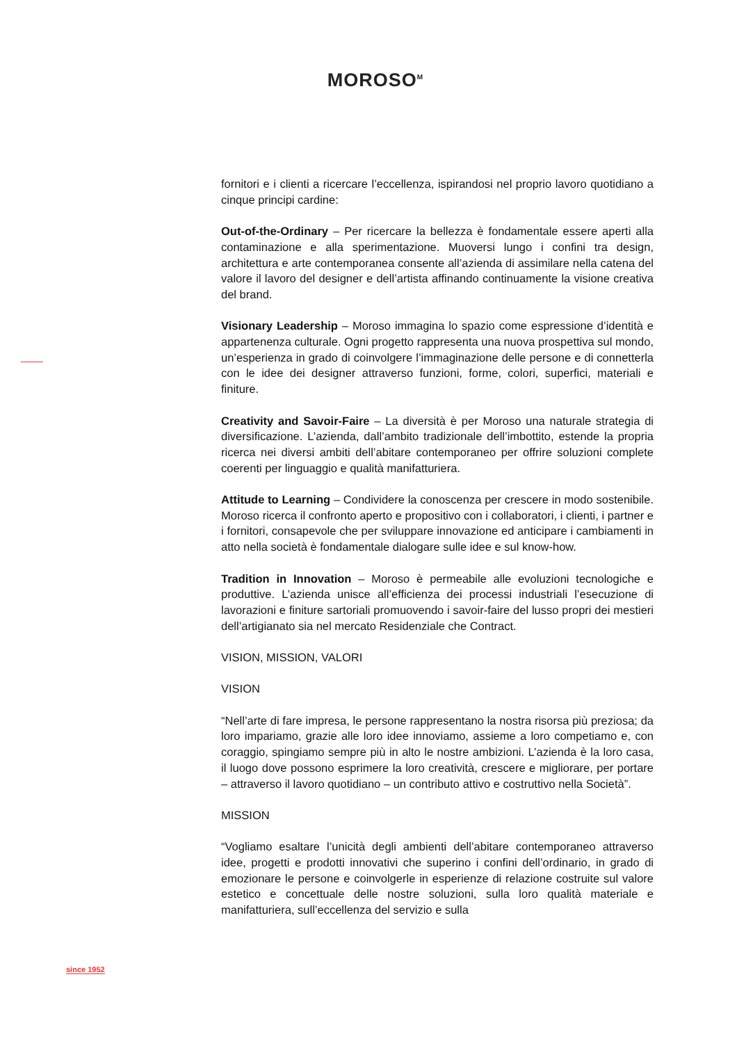MOROSO<sup>M</sup>
fornitori e i clienti a ricercare l’eccellenza, ispirandosi nel proprio lavoro quotidiano a cinque principi cardine:
Out-of-the-Ordinary – Per ricercare la bellezza è fondamentale essere aperti alla contaminazione e alla sperimentazione. Muoversi lungo i confini tra design, architettura e arte contemporanea consente all’azienda di assimilare nella catena del valore il lavoro del designer e dell’artista affinando continuamente la visione creativa del brand.
Visionary Leadership – Moroso immagina lo spazio come espressione d’identità e appartenenza culturale. Ogni progetto rappresenta una nuova prospettiva sul mondo, un’esperienza in grado di coinvolgere l’immaginazione delle persone e di connetterla con le idee dei designer attraverso funzioni, forme, colori, superfici, materiali e finiture.
Creativity and Savoir-Faire – La diversità è per Moroso una naturale strategia di diversificazione. L’azienda, dall’ambito tradizionale dell’imbottito, estende la propria ricerca nei diversi ambiti dell’abitare contemporaneo per offrire soluzioni complete coerenti per linguaggio e qualità manifatturiera.
Attitude to Learning – Condividere la conoscenza per crescere in modo sostenibile. Moroso ricerca il confronto aperto e propositivo con i collaboratori, i clienti, i partner e i fornitori, consapevole che per sviluppare innovazione ed anticipare i cambiamenti in atto nella società è fondamentale dialogare sulle idee e sul know-how.
Tradition in Innovation – Moroso è permeabile alle evoluzioni tecnologiche e produttive. L’azienda unisce all’efficienza dei processi industriali l’esecuzione di lavorazioni e finiture sartoriali promuovendo i savoir-faire del lusso propri dei mestieri dell’artigianato sia nel mercato Residenziale che Contract.
VISION, MISSION, VALORI
VISION
“Nell’arte di fare impresa, le persone rappresentano la nostra risorsa più preziosa; da loro impariamo, grazie alle loro idee innoviamo, assieme a loro competiamo e, con coraggio, spingiamo sempre più in alto le nostre ambizioni. L’azienda è la loro casa, il luogo dove possono esprimere la loro creatività, crescere e migliorare, per portare – attraverso il lavoro quotidiano – un contributo attivo e costruttivo nella Società”.
MISSION
“Vogliamo esaltare l’unicità degli ambienti dell’abitare contemporaneo attraverso idee, progetti e prodotti innovativi che superino i confini dell’ordinario, in grado di emozionare le persone e coinvolgerle in esperienze di relazione costruite sul valore estetico e concettuale delle nostre soluzioni, sulla loro qualità materiale e manifatturiera, sull’eccellenza del servizio e sulla
since 1952